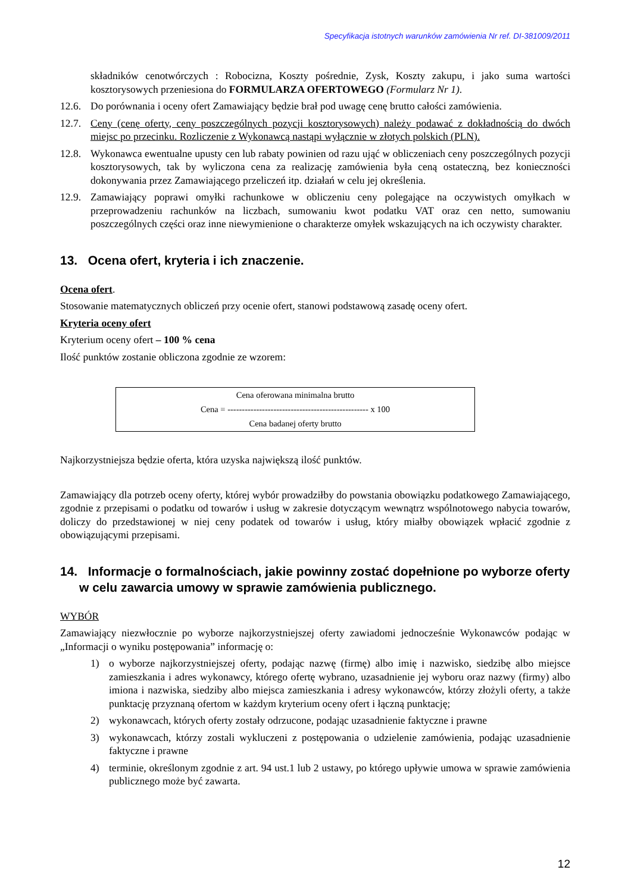Specyfikacja istotnych warunków zamówienia Nr ref. DI-381009/2011
składników cenotwórczych : Robocizna, Koszty pośrednie, Zysk, Koszty zakupu, i jako suma wartości kosztorysowych przeniesiona do FORMULARZA OFERTOWEGO (Formularz Nr 1).
12.6. Do porównania i oceny ofert Zamawiający będzie brał pod uwagę cenę brutto całości zamówienia.
12.7. Ceny (cenę oferty, ceny poszczególnych pozycji kosztorysowych) należy podawać z dokładnością do dwóch miejsc po przecinku. Rozliczenie z Wykonawcą nastąpi wyłącznie w złotych polskich (PLN).
12.8. Wykonawca ewentualne upusty cen lub rabaty powinien od razu ująć w obliczeniach ceny poszczególnych pozycji kosztorysowych, tak by wyliczona cena za realizację zamówienia była ceną ostateczną, bez konieczności dokonywania przez Zamawiającego przeliczeń itp. działań w celu jej określenia.
12.9. Zamawiający poprawi omyłki rachunkowe w obliczeniu ceny polegające na oczywistych omyłkach w przeprowadzeniu rachunków na liczbach, sumowaniu kwot podatku VAT oraz cen netto, sumowaniu poszczególnych części oraz inne niewymienione o charakterze omyłek wskazujących na ich oczywisty charakter.
13. Ocena ofert, kryteria i ich znaczenie.
Ocena ofert.
Stosowanie matematycznych obliczeń przy ocenie ofert, stanowi podstawową zasadę oceny ofert.
Kryteria oceny ofert
Kryterium oceny ofert – 100 % cena
Ilość punktów zostanie obliczona zgodnie ze wzorem:
Cena oferowana minimalna brutto
Cena = ------------------------------------------------- x 100
Cena badanej oferty brutto
Najkorzystniejsza będzie oferta, która uzyska największą ilość punktów.
Zamawiający dla potrzeb oceny oferty, której wybór prowadziłby do powstania obowiązku podatkowego Zamawiającego, zgodnie z przepisami o podatku od towarów i usług w zakresie dotyczącym wewnątrz wspólnotowego nabycia towarów, doliczy do przedstawionej w niej ceny podatek od towarów i usług, który miałby obowiązek wpłacić zgodnie z obowiązującymi przepisami.
14. Informacje o formalnościach, jakie powinny zostać dopełnione po wyborze oferty w celu zawarcia umowy w sprawie zamówienia publicznego.
WYBÓR
Zamawiający niezwłocznie po wyborze najkorzystniejszej oferty zawiadomi jednocześnie Wykonawców podając w „Informacji o wyniku postępowania” informację o:
1) o wyborze najkorzystniejszej oferty, podając nazwę (firmę) albo imię i nazwisko, siedzibę albo miejsce zamieszkania i adres wykonawcy, którego ofertę wybrano, uzasadnienie jej wyboru oraz nazwy (firmy) albo imiona i nazwiska, siedziby albo miejsca zamieszkania i adresy wykonawców, którzy złożyli oferty, a także punktację przyznaną ofertom w każdym kryterium oceny ofert i łączną punktację;
2) wykonawcach, których oferty zostały odrzucone, podając uzasadnienie faktyczne i prawne
3) wykonawcach, którzy zostali wykluczeni z postępowania o udzielenie zamówienia, podając uzasadnienie faktyczne i prawne
4) terminie, określonym zgodnie z art. 94 ust.1 lub 2 ustawy, po którego upływie umowa w sprawie zamówienia publicznego może być zawarta.
12